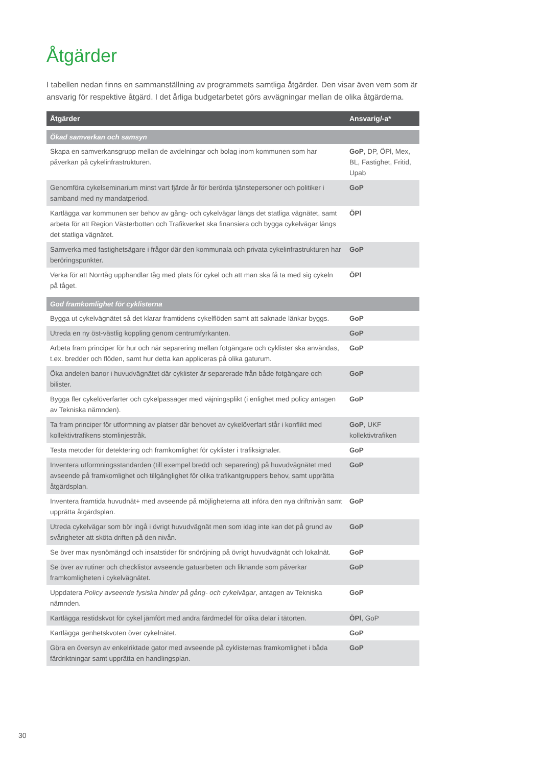Åtgärder
I tabellen nedan finns en sammanställning av programmets samtliga åtgärder. Den visar även vem som är ansvarig för respektive åtgärd. I det årliga budgetarbetet görs avvägningar mellan de olika åtgärderna.
| Åtgärder | Ansvarig/-a* |
| --- | --- |
| Ökad samverkan och samsyn | |
| Skapa en samverkansgrupp mellan de avdelningar och bolag inom kommunen som har påverkan på cykelinfrastrukturen. | GoP , DP, ÖPl, Mex, BL, Fastighet, Fritid, Upab |
| Genomföra cykelseminarium minst vart fjärde år för berörda tjänstepersoner och politiker i samband med ny mandatperiod. | GoP |
| Kartlägga var kommunen ser behov av gång- och cykelvägar längs det statliga vägnätet, samt arbeta för att Region Västerbotten och Trafikverket ska finansiera och bygga cykelvägar längs det statliga vägnätet. | ÖPl |
| Samverka med fastighetsägare i frågor där den kommunala och privata cykelinfrastrukturen har beröringspunkter. | GoP |
| Verka för att Norrtåg upphandlar tåg med plats för cykel och att man ska få ta med sig cykeln på tåget. | ÖPl |
| God framkomlighet för cyklisterna | |
| Bygga ut cykelvägnätet så det klarar framtidens cykelflöden samt att saknade länkar byggs. | GoP |
| Utreda en ny öst-västlig koppling genom centrumfyrkanten. | GoP |
| Arbeta fram principer för hur och när separering mellan fotgängare och cyklister ska an­vändas, t.ex. bredder och flöden, samt hur detta kan appliceras på olika gaturum. | GoP |
| Öka andelen banor i huvudvägnätet där cyklister är separerade från både fotgängare och bilister. | GoP |
| Bygga fler cykelöverfarter och cykelpassager med väjningsplikt (i enlighet med policy antagen av Tekniska nämnden). | GoP |
| Ta fram principer för utformning av platser där behovet av cykelöverfart står i konflikt med kollektivtrafikens stomlinjestråk. | GoP , UKF kollektivtrafiken |
| Testa metoder för detektering och framkomlighet för cyklister i trafiksignaler. | GoP |
| Inventera utformningsstandarden (till exempel bredd och separering) på huvudvägnätet med avseende på framkomlighet och tillgänglighet för olika trafikantgruppers behov, samt upprätta åtgärdsplan. | GoP |
| Inventera framtida huvudnät+ med avseende på möjligheterna att införa den nya driftnivån samt upprätta åtgärdsplan. | GoP |
| Utreda cykelvägar som bör ingå i övrigt huvudvägnät men som idag inte kan det på grund av svårigheter att sköta driften på den nivån. | GoP |
| Se över max nysnömängd och insatstider för snöröjning på övrigt huvudvägnät och lokalnät. | GoP |
| Se över av rutiner och checklistor avseende gatuarbeten och liknande som påverkar framkomligheten i cykelvägnätet. | GoP |
| Uppdatera Policy avseende fysiska hinder på gång- och cykelvägar , antagen av Tekniska nämnden. | GoP |
| Kartlägga restidskvot för cykel jämfört med andra färdmedel för olika delar i tätorten. | ÖPl , GoP |
| Kartlägga genhetskvoten över cykelnätet. | GoP |
| Göra en översyn av enkelriktade gator med avseende på cyklisternas framkomlighet i båda färdriktningar samt upprätta en handlingsplan. | GoP |
30